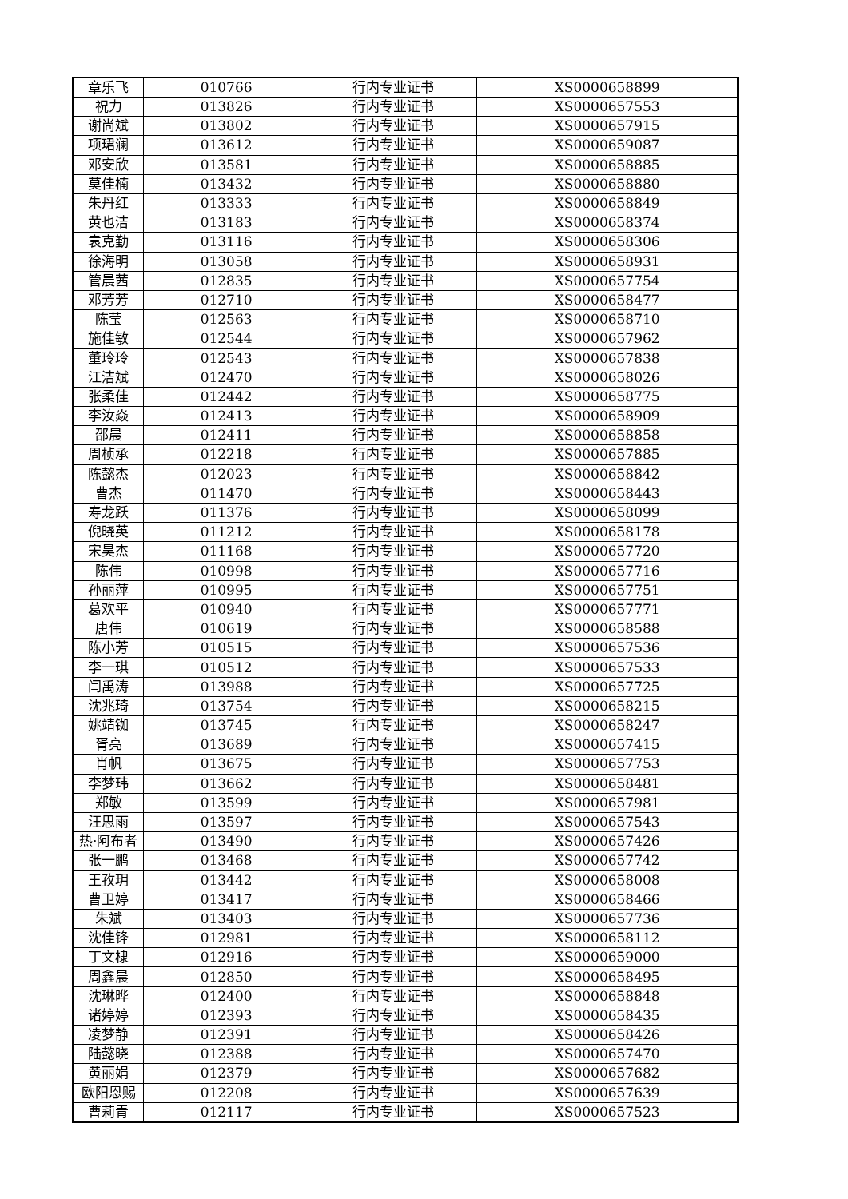| 章乐飞 | 010766 | 行内专业证书 | XS0000658899 |
| 祝力 | 013826 | 行内专业证书 | XS0000657553 |
| 谢尚斌 | 013802 | 行内专业证书 | XS0000657915 |
| 项珺澜 | 013612 | 行内专业证书 | XS0000659087 |
| 邓安欣 | 013581 | 行内专业证书 | XS0000658885 |
| 莫佳楠 | 013432 | 行内专业证书 | XS0000658880 |
| 朱丹红 | 013333 | 行内专业证书 | XS0000658849 |
| 黄也洁 | 013183 | 行内专业证书 | XS0000658374 |
| 袁克勤 | 013116 | 行内专业证书 | XS0000658306 |
| 徐海明 | 013058 | 行内专业证书 | XS0000658931 |
| 管晨茜 | 012835 | 行内专业证书 | XS0000657754 |
| 邓芳芳 | 012710 | 行内专业证书 | XS0000658477 |
| 陈莹 | 012563 | 行内专业证书 | XS0000658710 |
| 施佳敏 | 012544 | 行内专业证书 | XS0000657962 |
| 董玲玲 | 012543 | 行内专业证书 | XS0000657838 |
| 江洁斌 | 012470 | 行内专业证书 | XS0000658026 |
| 张柔佳 | 012442 | 行内专业证书 | XS0000658775 |
| 李汝焱 | 012413 | 行内专业证书 | XS0000658909 |
| 邵晨 | 012411 | 行内专业证书 | XS0000658858 |
| 周桢承 | 012218 | 行内专业证书 | XS0000657885 |
| 陈懿杰 | 012023 | 行内专业证书 | XS0000658842 |
| 曹杰 | 011470 | 行内专业证书 | XS0000658443 |
| 寿龙跃 | 011376 | 行内专业证书 | XS0000658099 |
| 倪晓英 | 011212 | 行内专业证书 | XS0000658178 |
| 宋昊杰 | 011168 | 行内专业证书 | XS0000657720 |
| 陈伟 | 010998 | 行内专业证书 | XS0000657716 |
| 孙丽萍 | 010995 | 行内专业证书 | XS0000657751 |
| 葛欢平 | 010940 | 行内专业证书 | XS0000657771 |
| 唐伟 | 010619 | 行内专业证书 | XS0000658588 |
| 陈小芳 | 010515 | 行内专业证书 | XS0000657536 |
| 李一琪 | 010512 | 行内专业证书 | XS0000657533 |
| 闫禹涛 | 013988 | 行内专业证书 | XS0000657725 |
| 沈兆琦 | 013754 | 行内专业证书 | XS0000658215 |
| 姚靖铷 | 013745 | 行内专业证书 | XS0000658247 |
| 胥亮 | 013689 | 行内专业证书 | XS0000657415 |
| 肖帆 | 013675 | 行内专业证书 | XS0000657753 |
| 李梦玮 | 013662 | 行内专业证书 | XS0000658481 |
| 郑敏 | 013599 | 行内专业证书 | XS0000657981 |
| 汪思雨 | 013597 | 行内专业证书 | XS0000657543 |
| 热·阿布者 | 013490 | 行内专业证书 | XS0000657426 |
| 张一鹏 | 013468 | 行内专业证书 | XS0000657742 |
| 王孜玥 | 013442 | 行内专业证书 | XS0000658008 |
| 曹卫婷 | 013417 | 行内专业证书 | XS0000658466 |
| 朱斌 | 013403 | 行内专业证书 | XS0000657736 |
| 沈佳锋 | 012981 | 行内专业证书 | XS0000658112 |
| 丁文棣 | 012916 | 行内专业证书 | XS0000659000 |
| 周鑫晨 | 012850 | 行内专业证书 | XS0000658495 |
| 沈琳晔 | 012400 | 行内专业证书 | XS0000658848 |
| 诸婷婷 | 012393 | 行内专业证书 | XS0000658435 |
| 凌梦静 | 012391 | 行内专业证书 | XS0000658426 |
| 陆懿晓 | 012388 | 行内专业证书 | XS0000657470 |
| 黄丽娟 | 012379 | 行内专业证书 | XS0000657682 |
| 欧阳恩赐 | 012208 | 行内专业证书 | XS0000657639 |
| 曹莉青 | 012117 | 行内专业证书 | XS0000657523 |